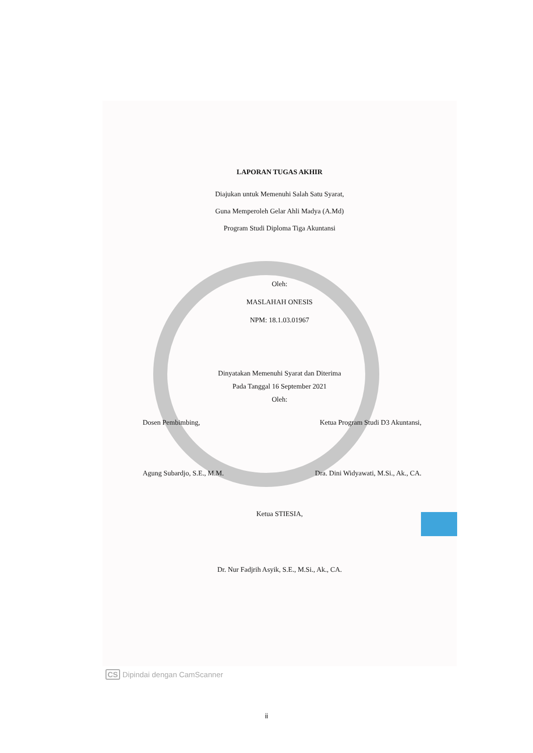LAPORAN TUGAS AKHIR
Diajukan untuk Memenuhi Salah Satu Syarat,
Guna Memperoleh Gelar Ahli Madya (A.Md)
Program Studi Diploma Tiga Akuntansi
Oleh:
MASLAHAH ONESIS
NPM: 18.1.03.01967
Dinyatakan Memenuhi Syarat dan Diterima
Pada Tanggal 16 September 2021
Oleh:
Dosen Pembimbing, Ketua Program Studi D3 Akuntansi,
Agung Subardjo, S.E., M.M. Dra. Dini Widyawati, M.Si., Ak., CA.
Ketua STIESIA,
Dr. Nur Fadjrih Asyik, S.E., M.Si., Ak., CA.
CS Dipindai dengan CamScanner
ii